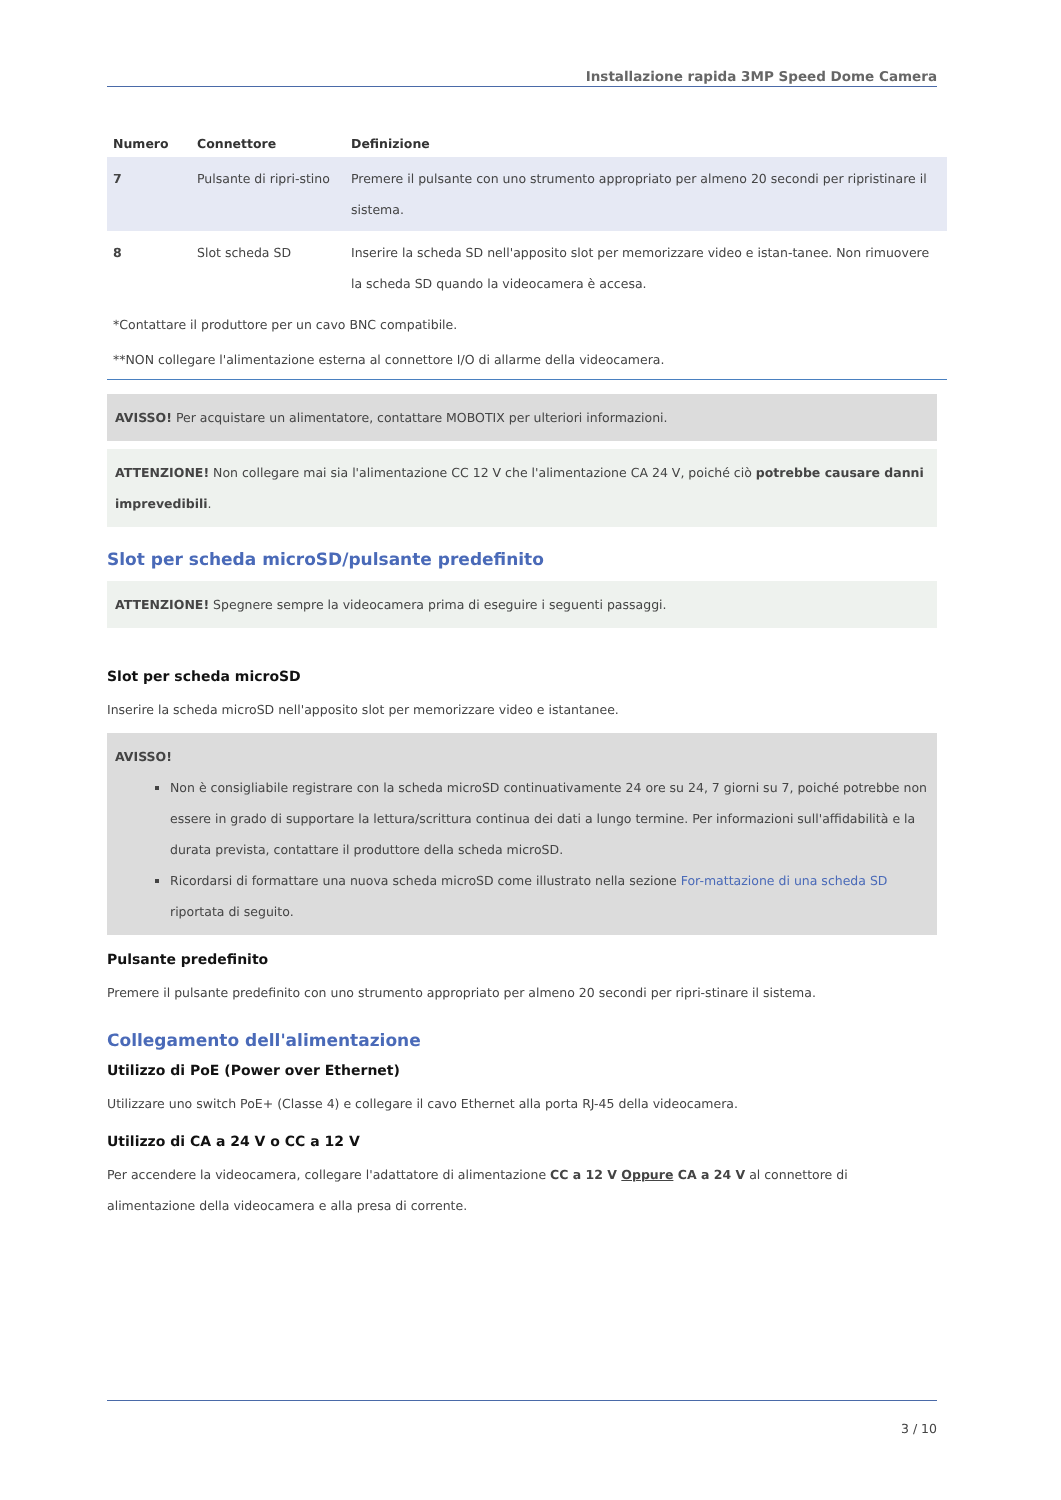Installazione rapida 3MP Speed Dome Camera
| Numero | Connettore | Definizione |
| --- | --- | --- |
| 7 | Pulsante di ripri-stino | Premere il pulsante con uno strumento appropriato per almeno 20 secondi per ripristinare il sistema. |
| 8 | Slot scheda SD | Inserire la scheda SD nell'apposito slot per memorizzare video e istan-tanee. Non rimuovere la scheda SD quando la videocamera è accesa. |
*Contattare il produttore per un cavo BNC compatibile.
**NON collegare l'alimentazione esterna al connettore I/O di allarme della videocamera.
AVISSO! Per acquistare un alimentatore, contattare MOBOTIX per ulteriori informazioni.
ATTENZIONE! Non collegare mai sia l'alimentazione CC 12 V che l'alimentazione CA 24 V, poiché ciò potrebbe causare danni imprevedibili.
Slot per scheda microSD/pulsante predefinito
ATTENZIONE! Spegnere sempre la videocamera prima di eseguire i seguenti passaggi.
Slot per scheda microSD
Inserire la scheda microSD nell'apposito slot per memorizzare video e istantanee.
AVISSO!
Non è consigliabile registrare con la scheda microSD continuativamente 24 ore su 24, 7 giorni su 7, poiché potrebbe non essere in grado di supportare la lettura/scrittura continua dei dati a lungo termine. Per informazioni sull'affidabilità e la durata prevista, contattare il produttore della scheda microSD.
Ricordarsi di formattare una nuova scheda microSD come illustrato nella sezione For-mattazione di una scheda SD riportata di seguito.
Pulsante predefinito
Premere il pulsante predefinito con uno strumento appropriato per almeno 20 secondi per ripri-stinare il sistema.
Collegamento dell'alimentazione
Utilizzo di PoE (Power over Ethernet)
Utilizzare uno switch PoE+ (Classe 4) e collegare il cavo Ethernet alla porta RJ-45 della videocamera.
Utilizzo di CA a 24 V o CC a 12 V
Per accendere la videocamera, collegare l'adattatore di alimentazione CC a 12 V Oppure CA a 24 V al connettore di alimentazione della videocamera e alla presa di corrente.
3 / 10